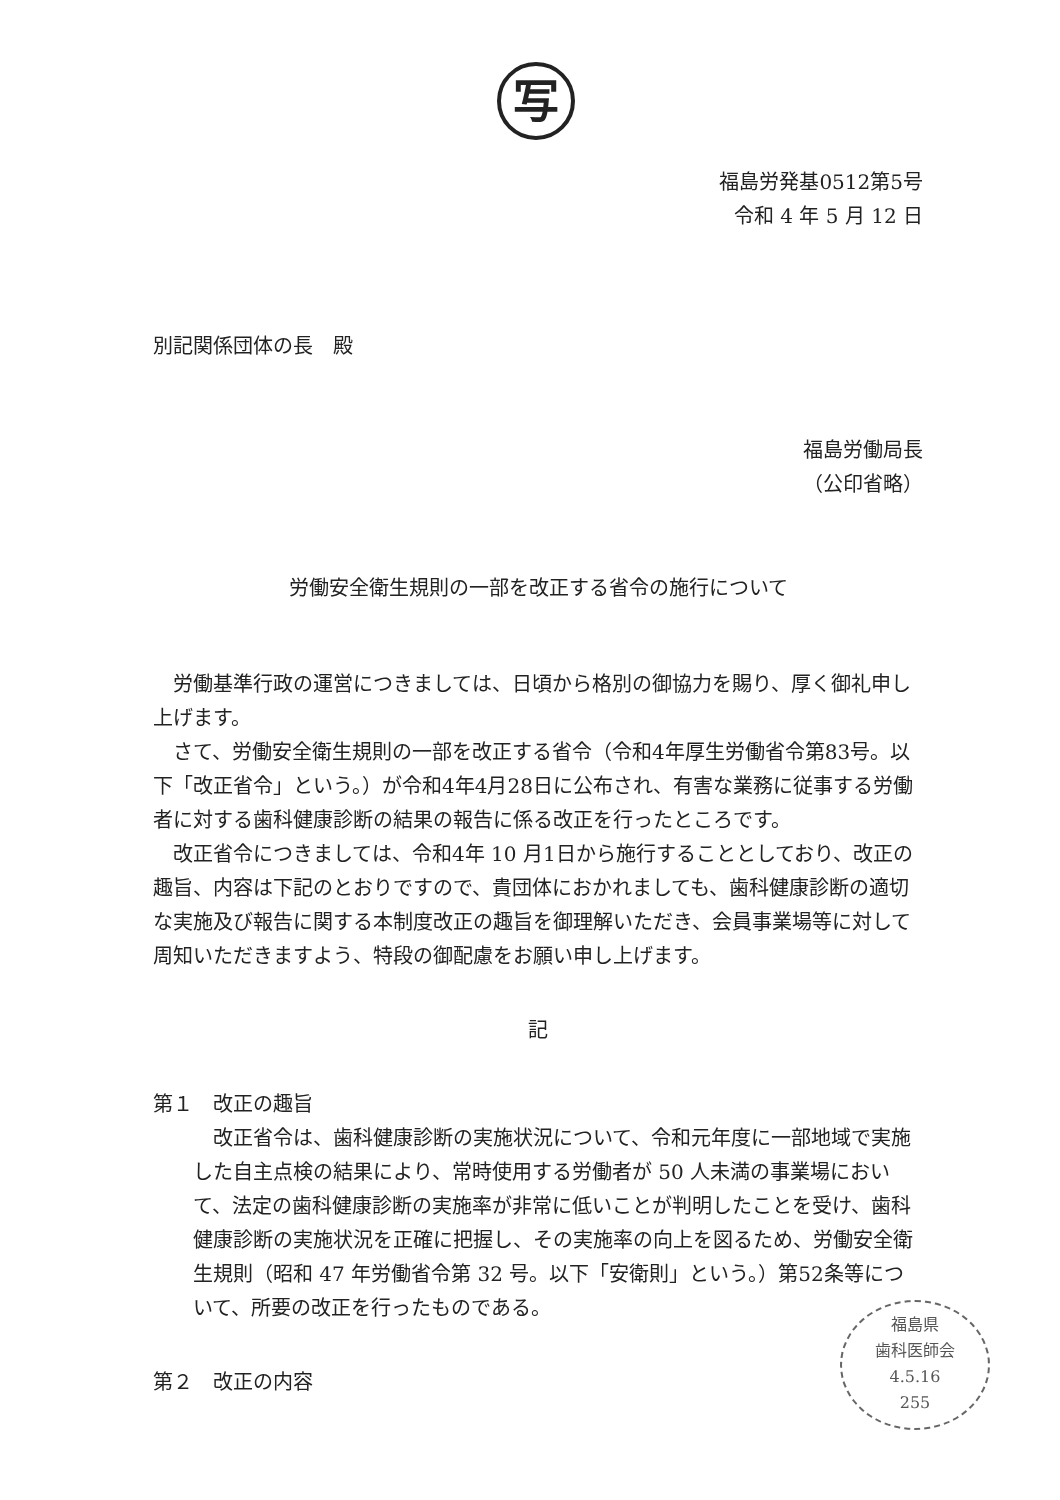写
福島労発基0512第5号
令和 4 年 5 月 12 日
別記関係団体の長　殿
福島労働局長
（公印省略）
労働安全衛生規則の一部を改正する省令の施行について
労働基準行政の運営につきましては、日頃から格別の御協力を賜り、厚く御礼申し上げます。
さて、労働安全衛生規則の一部を改正する省令（令和4年厚生労働省令第83号。以下「改正省令」という。）が令和4年4月28日に公布され、有害な業務に従事する労働者に対する歯科健康診断の結果の報告に係る改正を行ったところです。
改正省令につきましては、令和4年 10 月1日から施行することとしており、改正の趣旨、内容は下記のとおりですので、貴団体におかれましても、歯科健康診断の適切な実施及び報告に関する本制度改正の趣旨を御理解いただき、会員事業場等に対して周知いただきますよう、特段の御配慮をお願い申し上げます。
記
第１　改正の趣旨
改正省令は、歯科健康診断の実施状況について、令和元年度に一部地域で実施した自主点検の結果により、常時使用する労働者が 50 人未満の事業場において、法定の歯科健康診断の実施率が非常に低いことが判明したことを受け、歯科健康診断の実施状況を正確に把握し、その実施率の向上を図るため、労働安全衛生規則（昭和 47 年労働省令第 32 号。以下「安衛則」という。）第52条等について、所要の改正を行ったものである。
第２　改正の内容
福島県
歯科医師会
4.5.16
255